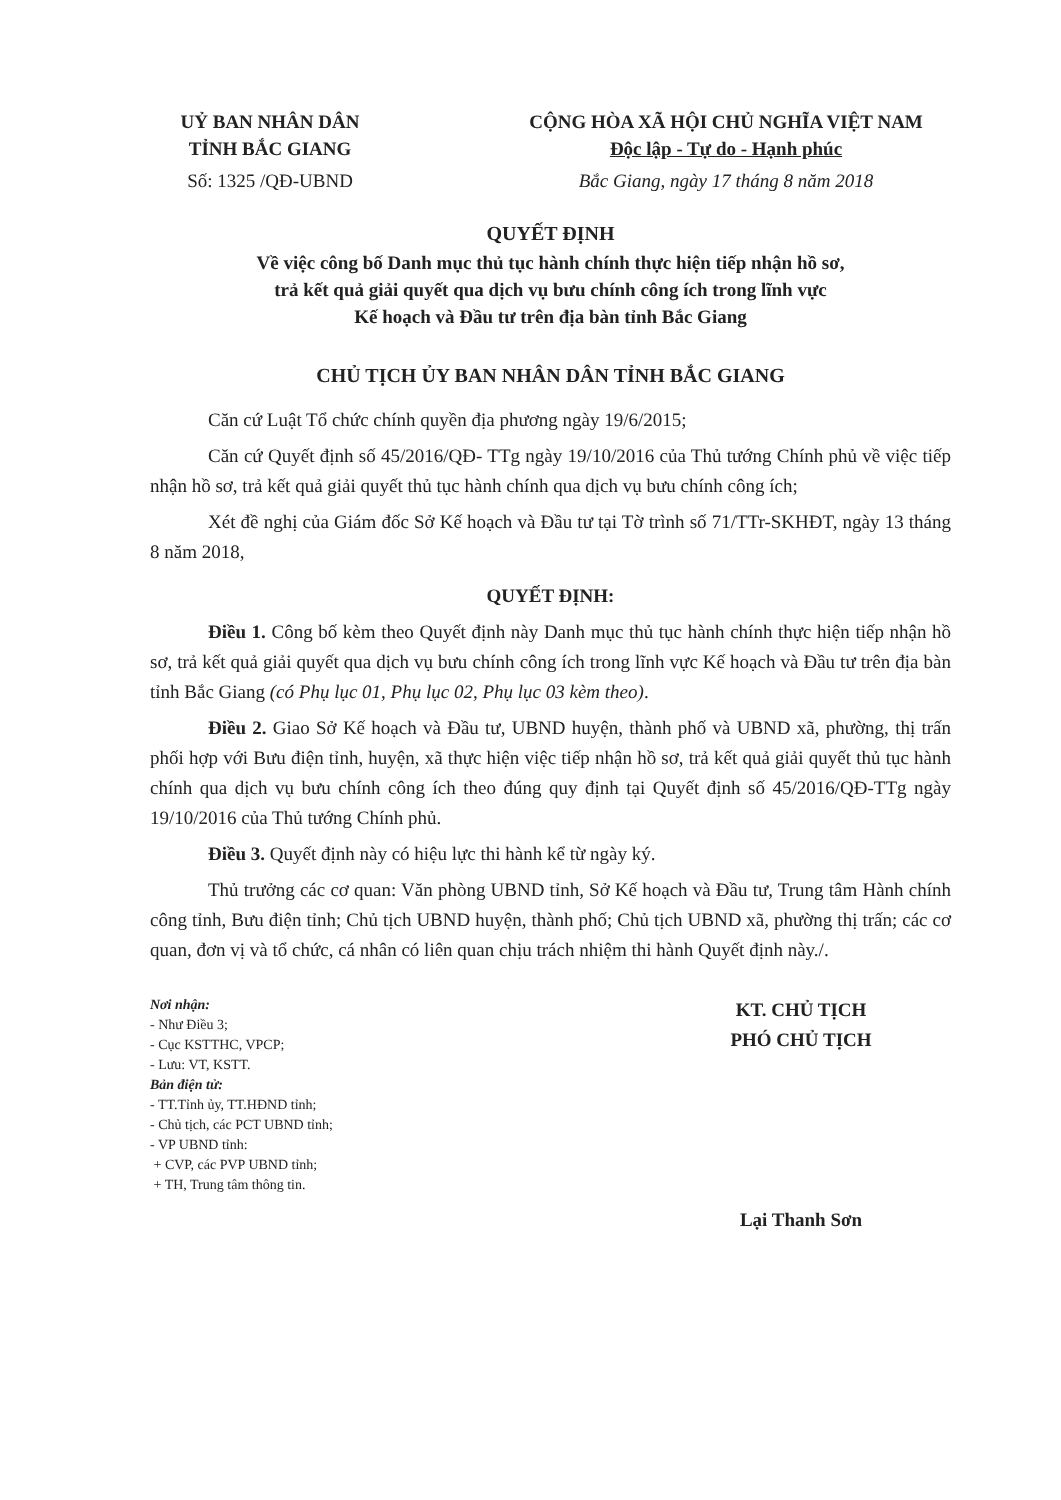UỶ BAN NHÂN DÂN
TỈNH BẮC GIANG
CỘNG HÒA XÃ HỘI CHỦ NGHĨA VIỆT NAM
Độc lập - Tự do - Hạnh phúc
Số: 1325 /QĐ-UBND Bắc Giang, ngày 17 tháng 8 năm 2018
QUYẾT ĐỊNH
Về việc công bố Danh mục thủ tục hành chính thực hiện tiếp nhận hồ sơ,
trả kết quả giải quyết qua dịch vụ bưu chính công ích trong lĩnh vực
Kế hoạch và Đầu tư trên địa bàn tỉnh Bắc Giang
CHỦ TỊCH ỦY BAN NHÂN DÂN TỈNH BẮC GIANG
Căn cứ Luật Tổ chức chính quyền địa phương ngày 19/6/2015;
Căn cứ Quyết định số 45/2016/QĐ- TTg ngày 19/10/2016 của Thủ tướng Chính phủ về việc tiếp nhận hồ sơ, trả kết quả giải quyết thủ tục hành chính qua dịch vụ bưu chính công ích;
Xét đề nghị của Giám đốc Sở Kế hoạch và Đầu tư tại Tờ trình số 71/TTr-SKHĐT, ngày 13 tháng 8 năm 2018,
QUYẾT ĐỊNH:
Điều 1. Công bố kèm theo Quyết định này Danh mục thủ tục hành chính thực hiện tiếp nhận hồ sơ, trả kết quả giải quyết qua dịch vụ bưu chính công ích trong lĩnh vực Kế hoạch và Đầu tư trên địa bàn tỉnh Bắc Giang (có Phụ lục 01, Phụ lục 02, Phụ lục 03 kèm theo).
Điều 2. Giao Sở Kế hoạch và Đầu tư, UBND huyện, thành phố và UBND xã, phường, thị trấn phối hợp với Bưu điện tỉnh, huyện, xã thực hiện việc tiếp nhận hồ sơ, trả kết quả giải quyết thủ tục hành chính qua dịch vụ bưu chính công ích theo đúng quy định tại Quyết định số 45/2016/QĐ-TTg ngày 19/10/2016 của Thủ tướng Chính phủ.
Điều 3. Quyết định này có hiệu lực thi hành kể từ ngày ký.
Thủ trưởng các cơ quan: Văn phòng UBND tỉnh, Sở Kế hoạch và Đầu tư, Trung tâm Hành chính công tỉnh, Bưu điện tỉnh; Chủ tịch UBND huyện, thành phố; Chủ tịch UBND xã, phường thị trấn; các cơ quan, đơn vị và tổ chức, cá nhân có liên quan chịu trách nhiệm thi hành Quyết định này./.
Nơi nhận:
- Như Điều 3;
- Cục KSTTHC, VPCP;
- Lưu: VT, KSTT.
Bản điện tử:
- TT.Tỉnh ủy, TT.HĐND tỉnh;
- Chủ tịch, các PCT UBND tỉnh;
- VP UBND tỉnh:
+ CVP, các PVP UBND tỉnh;
+ TH, Trung tâm thông tin.
KT. CHỦ TỊCH
PHÓ CHỦ TỊCH
Lại Thanh Sơn